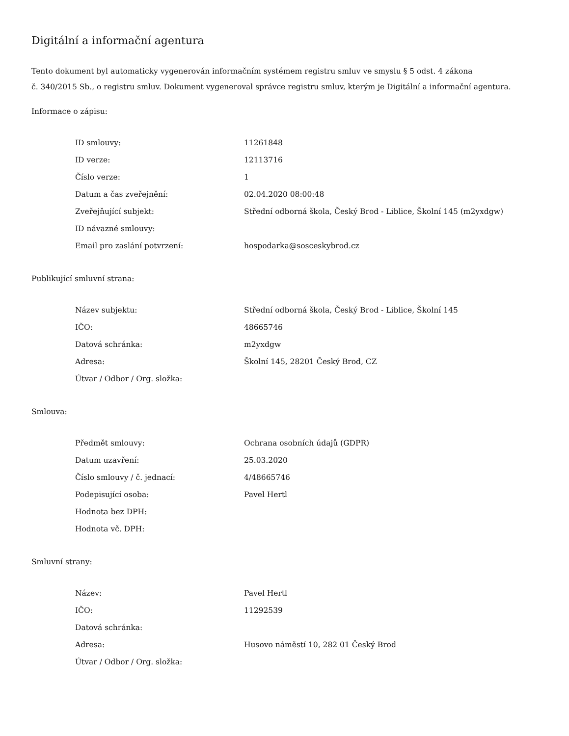Digitální a informační agentura
Tento dokument byl automaticky vygenerován informačním systémem registru smluv ve smyslu § 5 odst. 4 zákona
č. 340/2015 Sb., o registru smluv. Dokument vygeneroval správce registru smluv, kterým je Digitální a informační agentura.
Informace o zápisu:
| ID smlouvy: | 11261848 |
| ID verze: | 12113716 |
| Číslo verze: | 1 |
| Datum a čas zveřejnění: | 02.04.2020 08:00:48 |
| Zveřejňující subjekt: | Střední odborná škola, Český Brod - Liblice, Školní 145 (m2yxdgw) |
| ID návazné smlouvy: | |
| Email pro zaslání potvrzení: | hospodarka@sosceskybrod.cz |
Publikující smluvní strana:
| Název subjektu: | Střední odborná škola, Český Brod - Liblice, Školní 145 |
| IČO: | 48665746 |
| Datová schránka: | m2yxdgw |
| Adresa: | Školní 145, 28201 Český Brod, CZ |
| Útvar / Odbor / Org. složka: | |
Smlouva:
| Předmět smlouvy: | Ochrana osobních údajů (GDPR) |
| Datum uzavření: | 25.03.2020 |
| Číslo smlouvy / č. jednací: | 4/48665746 |
| Podepisující osoba: | Pavel Hertl |
| Hodnota bez DPH: | |
| Hodnota vč. DPH: | |
Smluvní strany:
| Název: | Pavel Hertl |
| IČO: | 11292539 |
| Datová schránka: | |
| Adresa: | Husovo náměstí 10, 282 01 Český Brod |
| Útvar / Odbor / Org. složka: | |